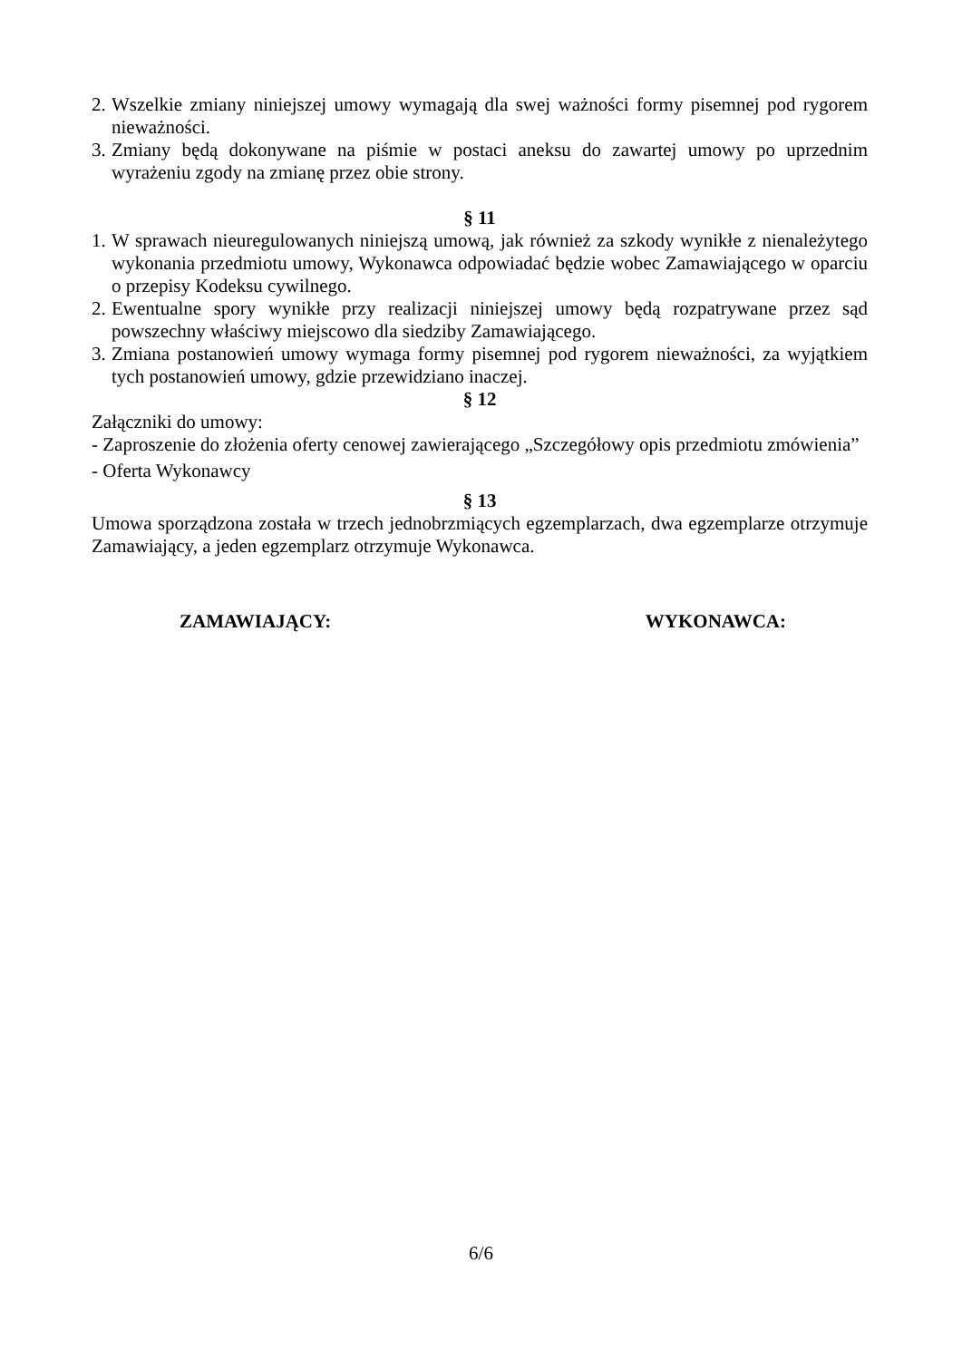2. Wszelkie zmiany niniejszej umowy wymagają dla swej ważności formy pisemnej pod rygorem nieważności.
3. Zmiany będą dokonywane na piśmie w postaci aneksu do zawartej umowy po uprzednim wyrażeniu zgody na zmianę przez obie strony.
§ 11
1. W sprawach nieuregulowanych niniejszą umową, jak również za szkody wynikłe z nienależytego wykonania przedmiotu umowy, Wykonawca odpowiadać będzie wobec Zamawiającego w oparciu o przepisy Kodeksu cywilnego.
2. Ewentualne spory wynikłe przy realizacji niniejszej umowy będą rozpatrywane przez sąd powszechny właściwy miejscowo dla siedziby Zamawiającego.
3. Zmiana postanowień umowy wymaga formy pisemnej pod rygorem nieważności, za wyjątkiem tych postanowień umowy, gdzie przewidziano inaczej.
§ 12
Załączniki do umowy:
- Zaproszenie do złożenia oferty cenowej zawierającego „Szczegółowy opis przedmiotu zmówienia”
- Oferta Wykonawcy
§ 13
Umowa sporządzona została w trzech jednobrzmiących egzemplarzach, dwa egzemplarze otrzymuje Zamawiający, a jeden egzemplarz otrzymuje Wykonawca.
ZAMAWIAJĄCY: WYKONAWCA:
6/6